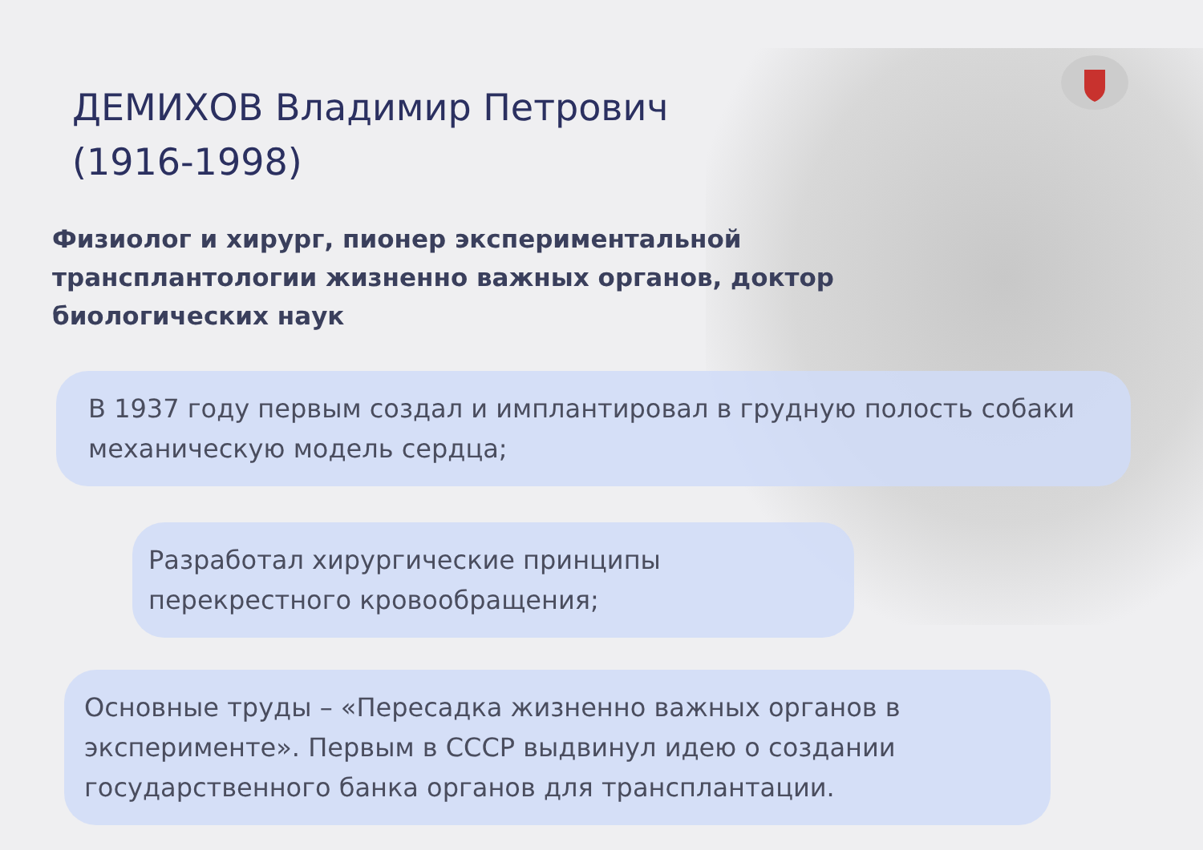ДЕМИХОВ Владимир Петрович
(1916-1998)
Физиолог и хирург, пионер экспериментальной
трансплантологии жизненно важных органов, доктор
биологических наук
В 1937 году первым создал и имплантировал в грудную полость собаки механическую модель сердца;
Разработал хирургические принципы
перекрестного кровообращения;
Основные труды – «Пересадка жизненно важных органов в эксперименте». Первым в СССР выдвинул идею о создании государственного банка органов для трансплантации.